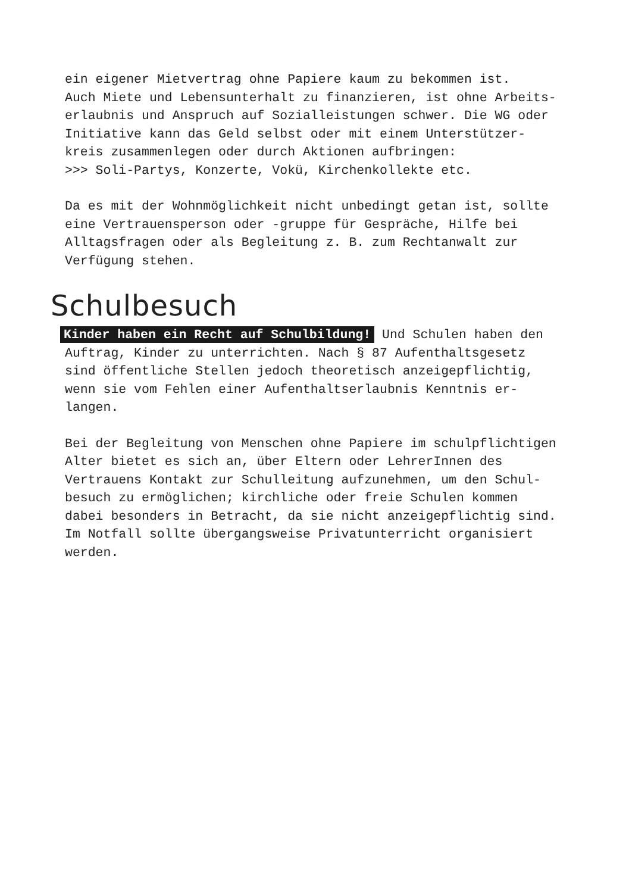ein eigener Mietvertrag ohne Papiere kaum zu bekommen ist. Auch Miete und Lebensunterhalt zu finanzieren, ist ohne Arbeits- erlaubnis und Anspruch auf Sozialleistungen schwer. Die WG oder Initiative kann das Geld selbst oder mit einem Unterstützer- kreis zusammenlegen oder durch Aktionen aufbringen: >>> Soli-Partys, Konzerte, Vokü, Kirchenkollekte etc.
Da es mit der Wohnmöglichkeit nicht unbedingt getan ist, sollte eine Vertrauensperson oder -gruppe für Gespräche, Hilfe bei Alltagsfragen oder als Begleitung z. B. zum Rechtanwalt zur Verfügung stehen.
Schulbesuch
Kinder haben ein Recht auf Schulbildung! Und Schulen haben den Auftrag, Kinder zu unterrichten. Nach § 87 Aufenthaltsgesetz sind öffentliche Stellen jedoch theoretisch anzeigepflichtig, wenn sie vom Fehlen einer Aufenthaltserlaubnis Kenntnis er- langen.
Bei der Begleitung von Menschen ohne Papiere im schulpflichtigen Alter bietet es sich an, über Eltern oder LehrerInnen des Vertrauens Kontakt zur Schulleitung aufzunehmen, um den Schul- besuch zu ermöglichen; kirchliche oder freie Schulen kommen dabei besonders in Betracht, da sie nicht anzeigepflichtig sind. Im Notfall sollte übergangsweise Privatunterricht organisiert werden.